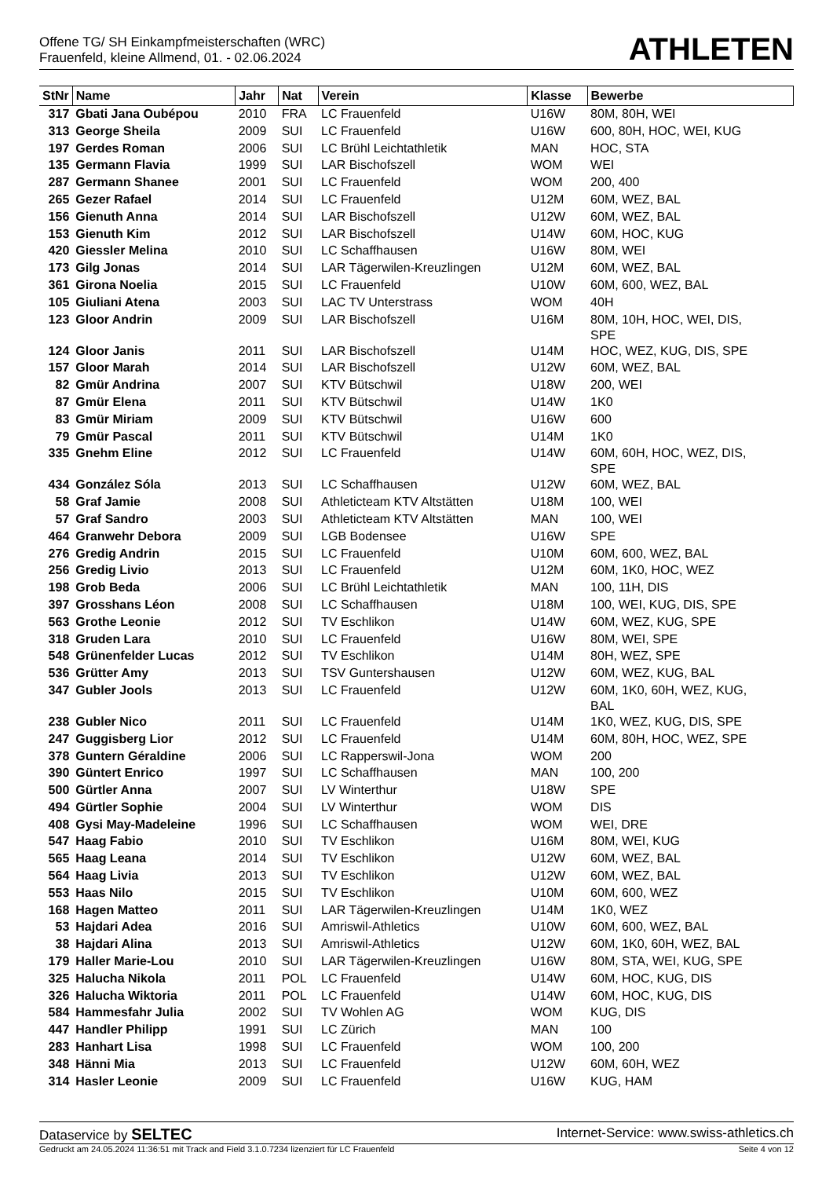Offene TG/ SH Einkampfmeisterschaften (WRC)
Frauenfeld, kleine Allmend, 01. - 02.06.2024
ATHLETEN
| StNr | Name | Jahr | Nat | Verein | Klasse | Bewerbe |
| --- | --- | --- | --- | --- | --- | --- |
| 317 | Gbati Jana Oubépou | 2010 | FRA | LC Frauenfeld | U16W | 80M, 80H, WEI |
| 313 | George Sheila | 2009 | SUI | LC Frauenfeld | U16W | 600, 80H, HOC, WEI, KUG |
| 197 | Gerdes Roman | 2006 | SUI | LC Brühl Leichtathletik | MAN | HOC, STA |
| 135 | Germann Flavia | 1999 | SUI | LAR Bischofszell | WOM | WEI |
| 287 | Germann Shanee | 2001 | SUI | LC Frauenfeld | WOM | 200, 400 |
| 265 | Gezer Rafael | 2014 | SUI | LC Frauenfeld | U12M | 60M, WEZ, BAL |
| 156 | Gienuth Anna | 2014 | SUI | LAR Bischofszell | U12W | 60M, WEZ, BAL |
| 153 | Gienuth Kim | 2012 | SUI | LAR Bischofszell | U14W | 60M, HOC, KUG |
| 420 | Giessler Melina | 2010 | SUI | LC Schaffhausen | U16W | 80M, WEI |
| 173 | Gilg Jonas | 2014 | SUI | LAR Tägerwilen-Kreuzlingen | U12M | 60M, WEZ, BAL |
| 361 | Girona Noelia | 2015 | SUI | LC Frauenfeld | U10W | 60M, 600, WEZ, BAL |
| 105 | Giuliani Atena | 2003 | SUI | LAC TV Unterstrass | WOM | 40H |
| 123 | Gloor Andrin | 2009 | SUI | LAR Bischofszell | U16M | 80M, 10H, HOC, WEI, DIS, SPE |
| 124 | Gloor Janis | 2011 | SUI | LAR Bischofszell | U14M | HOC, WEZ, KUG, DIS, SPE |
| 157 | Gloor Marah | 2014 | SUI | LAR Bischofszell | U12W | 60M, WEZ, BAL |
| 82 | Gmür Andrina | 2007 | SUI | KTV Bütschwil | U18W | 200, WEI |
| 87 | Gmür Elena | 2011 | SUI | KTV Bütschwil | U14W | 1K0 |
| 83 | Gmür Miriam | 2009 | SUI | KTV Bütschwil | U16W | 600 |
| 79 | Gmür Pascal | 2011 | SUI | KTV Bütschwil | U14M | 1K0 |
| 335 | Gnehm Eline | 2012 | SUI | LC Frauenfeld | U14W | 60M, 60H, HOC, WEZ, DIS, SPE |
| 434 | González Sóla | 2013 | SUI | LC Schaffhausen | U12W | 60M, WEZ, BAL |
| 58 | Graf Jamie | 2008 | SUI | Athleticteam KTV Altstätten | U18M | 100, WEI |
| 57 | Graf Sandro | 2003 | SUI | Athleticteam KTV Altstätten | MAN | 100, WEI |
| 464 | Granwehr Debora | 2009 | SUI | LGB Bodensee | U16W | SPE |
| 276 | Gredig Andrin | 2015 | SUI | LC Frauenfeld | U10M | 60M, 600, WEZ, BAL |
| 256 | Gredig Livio | 2013 | SUI | LC Frauenfeld | U12M | 60M, 1K0, HOC, WEZ |
| 198 | Grob Beda | 2006 | SUI | LC Brühl Leichtathletik | MAN | 100, 11H, DIS |
| 397 | Grosshans Léon | 2008 | SUI | LC Schaffhausen | U18M | 100, WEI, KUG, DIS, SPE |
| 563 | Grothe Leonie | 2012 | SUI | TV Eschlikon | U14W | 60M, WEZ, KUG, SPE |
| 318 | Gruden Lara | 2010 | SUI | LC Frauenfeld | U16W | 80M, WEI, SPE |
| 548 | Grünenfelder Lucas | 2012 | SUI | TV Eschlikon | U14M | 80H, WEZ, SPE |
| 536 | Grütter Amy | 2013 | SUI | TSV Guntershausen | U12W | 60M, WEZ, KUG, BAL |
| 347 | Gubler Jools | 2013 | SUI | LC Frauenfeld | U12W | 60M, 1K0, 60H, WEZ, KUG, BAL |
| 238 | Gubler Nico | 2011 | SUI | LC Frauenfeld | U14M | 1K0, WEZ, KUG, DIS, SPE |
| 247 | Guggisberg Lior | 2012 | SUI | LC Frauenfeld | U14M | 60M, 80H, HOC, WEZ, SPE |
| 378 | Guntern Géraldine | 2006 | SUI | LC Rapperswil-Jona | WOM | 200 |
| 390 | Güntert Enrico | 1997 | SUI | LC Schaffhausen | MAN | 100, 200 |
| 500 | Gürtler Anna | 2007 | SUI | LV Winterthur | U18W | SPE |
| 494 | Gürtler Sophie | 2004 | SUI | LV Winterthur | WOM | DIS |
| 408 | Gysi May-Madeleine | 1996 | SUI | LC Schaffhausen | WOM | WEI, DRE |
| 547 | Haag Fabio | 2010 | SUI | TV Eschlikon | U16M | 80M, WEI, KUG |
| 565 | Haag Leana | 2014 | SUI | TV Eschlikon | U12W | 60M, WEZ, BAL |
| 564 | Haag Livia | 2013 | SUI | TV Eschlikon | U12W | 60M, WEZ, BAL |
| 553 | Haas Nilo | 2015 | SUI | TV Eschlikon | U10M | 60M, 600, WEZ |
| 168 | Hagen Matteo | 2011 | SUI | LAR Tägerwilen-Kreuzlingen | U14M | 1K0, WEZ |
| 53 | Hajdari Adea | 2016 | SUI | Amriswil-Athletics | U10W | 60M, 600, WEZ, BAL |
| 38 | Hajdari Alina | 2013 | SUI | Amriswil-Athletics | U12W | 60M, 1K0, 60H, WEZ, BAL |
| 179 | Haller Marie-Lou | 2010 | SUI | LAR Tägerwilen-Kreuzlingen | U16W | 80M, STA, WEI, KUG, SPE |
| 325 | Halucha Nikola | 2011 | POL | LC Frauenfeld | U14W | 60M, HOC, KUG, DIS |
| 326 | Halucha Wiktoria | 2011 | POL | LC Frauenfeld | U14W | 60M, HOC, KUG, DIS |
| 584 | Hammesfahr Julia | 2002 | SUI | TV Wohlen AG | WOM | KUG, DIS |
| 447 | Handler Philipp | 1991 | SUI | LC Zürich | MAN | 100 |
| 283 | Hanhart Lisa | 1998 | SUI | LC Frauenfeld | WOM | 100, 200 |
| 348 | Hänni Mia | 2013 | SUI | LC Frauenfeld | U12W | 60M, 60H, WEZ |
| 314 | Hasler Leonie | 2009 | SUI | LC Frauenfeld | U16W | KUG, HAM |
Dataservice by SELTEC
Internet-Service: www.swiss-athletics.ch
Gedruckt am 24.05.2024 11:36:51 mit Track and Field 3.1.0.7234 lizenziert für LC Frauenfeld
Seite 4 von 12